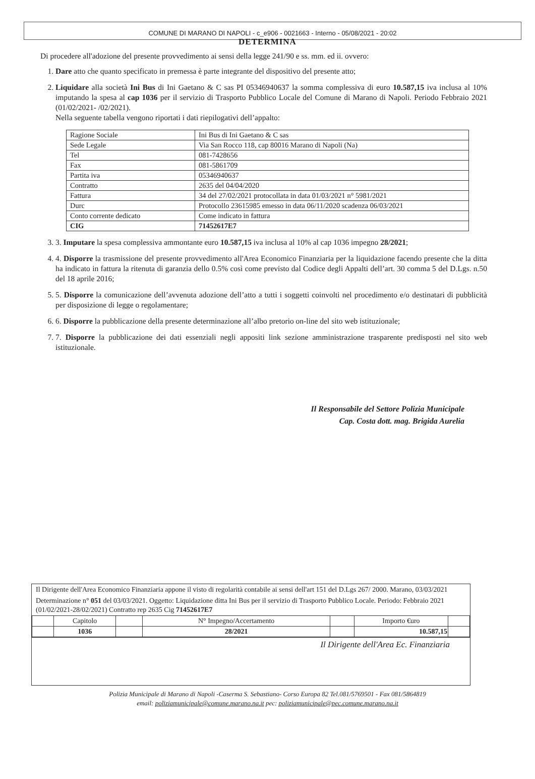COMUNE DI MARANO DI NAPOLI - c_e906 - 0021663 - Interno - 05/08/2021 - 20:02
DETERMINA
Di procedere all'adozione del presente provvedimento ai sensi della legge 241/90 e ss. mm. ed ii. ovvero:
1. Dare atto che quanto specificato in premessa è parte integrante del dispositivo del presente atto;
2. Liquidare alla società Ini Bus di Ini Gaetano & C sas PI 05346940637 la somma complessiva di euro 10.587,15 iva inclusa al 10% imputando la spesa al cap 1036 per il servizio di Trasporto Pubblico Locale del Comune di Marano di Napoli. Periodo Febbraio 2021 (01/02/2021- /02/2021).
Nella seguente tabella vengono riportati i dati riepilogativi dell’appalto:
| Ragione Sociale | Ini Bus di Ini Gaetano & C sas |
| Sede Legale | Via San Rocco 118, cap 80016 Marano di Napoli (Na) |
| Tel | 081-7428656 |
| Fax | 081-5861709 |
| Partita iva | 05346940637 |
| Contratto | 2635 del 04/04/2020 |
| Fattura | 34 del 27/02/2021 protocollata in data 01/03/2021 n° 5981/2021 |
| Durc | Protocollo 23615985 emesso in data 06/11/2020 scadenza 06/03/2021 |
| Conto corrente dedicato | Come indicato in fattura |
| CIG | 71452617E7 |
3. 3. Imputare la spesa complessiva ammontante euro 10.587,15 iva inclusa al 10% al cap 1036 impegno 28/2021;
4. 4. Disporre la trasmissione del presente provvedimento all'Area Economico Finanziaria per la liquidazione facendo presente che la ditta ha indicato in fattura la ritenuta di garanzia dello 0.5% così come previsto dal Codice degli Appalti dell’art. 30 comma 5 del D.Lgs. n.50 del 18 aprile 2016;
5. 5. Disporre la comunicazione dell’avvenuta adozione dell’atto a tutti i soggetti coinvolti nel procedimento e/o destinatari di pubblicità per disposizione di legge o regolamentare;
6. 6. Disporre la pubblicazione della presente determinazione all’albo pretorio on-line del sito web istituzionale;
7. 7. Disporre la pubblicazione dei dati essenziali negli appositi link sezione amministrazione trasparente predisposti nel sito web istituzionale.
Il Responsabile del Settore Polizia Municipale
Cap. Costa dott. mag. Brigida Aurelia
Il Dirigente dell'Area Economico Finanziaria appone il visto di regolarità contabile ai sensi dell'art 151 del D.Lgs 267/ 2000. Marano, 03/03/2021
Determinazione n° 051 del 03/03/2021. Oggetto: Liquidazione ditta Ini Bus per il servizio di Trasporto Pubblico Locale. Periodo: Febbraio 2021 (01/02/2021-28/02/2021) Contratto rep 2635 Cig 71452617E7
| | Capitolo | | N° Impegno/Accertamento | | Importo €uro | |
| | 1036 | | 28/2021 | | 10.587,15 | |
Il Dirigente dell'Area Ec. Finanziaria
Polizia Municipale di Marano di Napoli -Caserma S. Sebastiano- Corso Europa 82 Tel.081/5769501 - Fax 081/5864819
email: poliziamunicipale@comune.marano.na.it pec: poliziamunicipale@pec.comune.marano.na.it